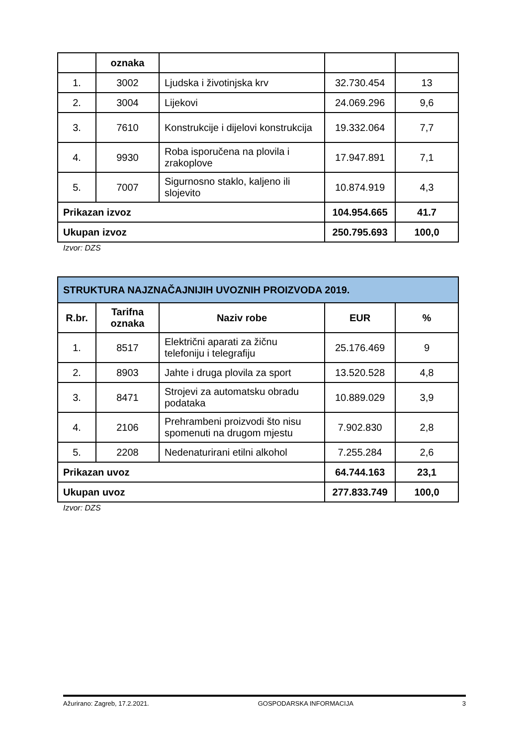| | oznaka | | | |
| --- | --- | --- | --- | --- |
| 1. | 3002 | Ljudska i životinjska krv | 32.730.454 | 13 |
| 2. | 3004 | Lijekovi | 24.069.296 | 9,6 |
| 3. | 7610 | Konstrukcije i dijelovi konstrukcija | 19.332.064 | 7,7 |
| 4. | 9930 | Roba isporučena na plovila i zrakoplove | 17.947.891 | 7,1 |
| 5. | 7007 | Sigurnosno staklo, kaljeno ili slojevito | 10.874.919 | 4,3 |
| Prikazan izvoz | | | 104.954.665 | 41.7 |
| Ukupan izvoz | | | 250.795.693 | 100,0 |
Izvor: DZS
| STRUKTURA NAJZNAČAJNIJIH UVOZNIH PROIZVODA 2019. | | | | |
| --- | --- | --- | --- | --- |
| R.br. | Tarifna oznaka | Naziv robe | EUR | % |
| 1. | 8517 | Električni aparati za žičnu telefoniju i telegrafiju | 25.176.469 | 9 |
| 2. | 8903 | Jahte i druga plovila za sport | 13.520.528 | 4,8 |
| 3. | 8471 | Strojevi za automatsku obradu podataka | 10.889.029 | 3,9 |
| 4. | 2106 | Prehrambeni proizvodi što nisu spomenuti na drugom mjestu | 7.902.830 | 2,8 |
| 5. | 2208 | Nedenaturirani etilni alkohol | 7.255.284 | 2,6 |
| Prikazan uvoz | | | 64.744.163 | 23,1 |
| Ukupan uvoz | | | 277.833.749 | 100,0 |
Izvor: DZS
Ažurirano: Zagreb, 17.2.2021. GOSPODARSKA INFORMACIJA 3